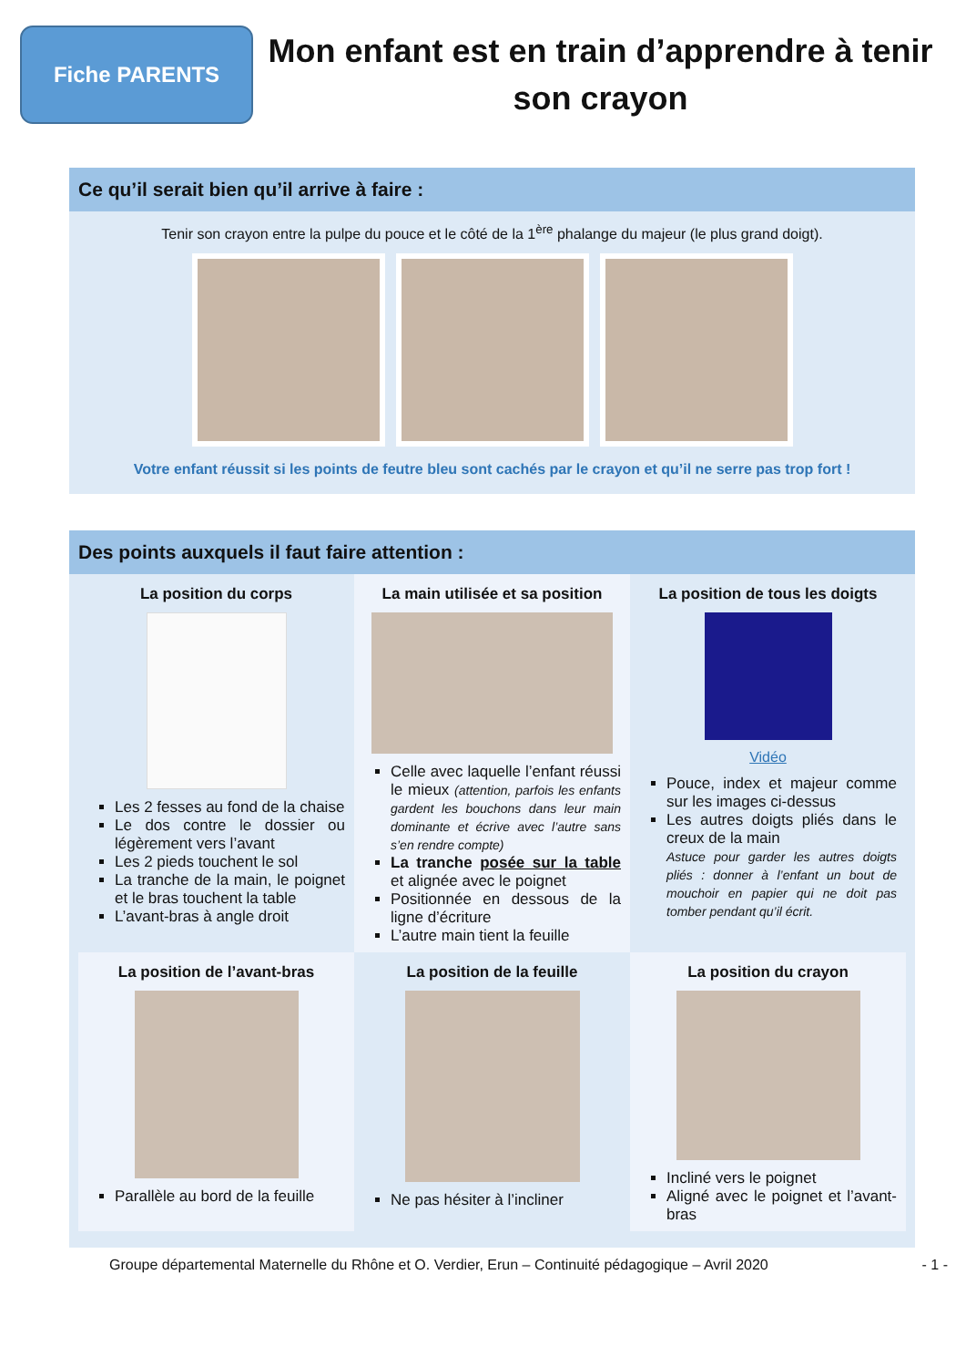Fiche PARENTS
Mon enfant est en train d’apprendre à tenir son crayon
Ce qu’il serait bien qu’il arrive à faire :
Tenir son crayon entre la pulpe du pouce et le côté de la 1<sup>ère</sup> phalange du majeur (le plus grand doigt).
Votre enfant réussit si les points de feutre bleu sont cachés par le crayon et qu’il ne serre pas trop fort !
Des points auxquels il faut faire attention :
La position du corps
Les 2 fesses au fond de la chaise
Le dos contre le dossier ou légèrement vers l’avant
Les 2 pieds touchent le sol
La tranche de la main, le poignet et le bras touchent la table
L’avant-bras à angle droit
La main utilisée et sa position
Celle avec laquelle l’enfant réussi le mieux (attention, parfois les enfants gardent les bouchons dans leur main dominante et écrive avec l’autre sans s’en rendre compte)
La tranche posée sur la table et alignée avec le poignet
Positionnée en dessous de la ligne d’écriture
L’autre main tient la feuille
La position de tous les doigts
Vidéo
Pouce, index et majeur comme sur les images ci-dessus
Les autres doigts pliés dans le creux de la main
Astuce pour garder les autres doigts pliés : donner à l’enfant un bout de mouchoir en papier qui ne doit pas tomber pendant qu’il écrit.
La position de l’avant-bras
Parallèle au bord de la feuille
La position de la feuille
Ne pas hésiter à l’incliner
La position du crayon
Incliné vers le poignet
Aligné avec le poignet et l’avant-bras
Groupe départemental Maternelle du Rhône et O. Verdier, Erun – Continuité pédagogique – Avril 2020 - 1 -